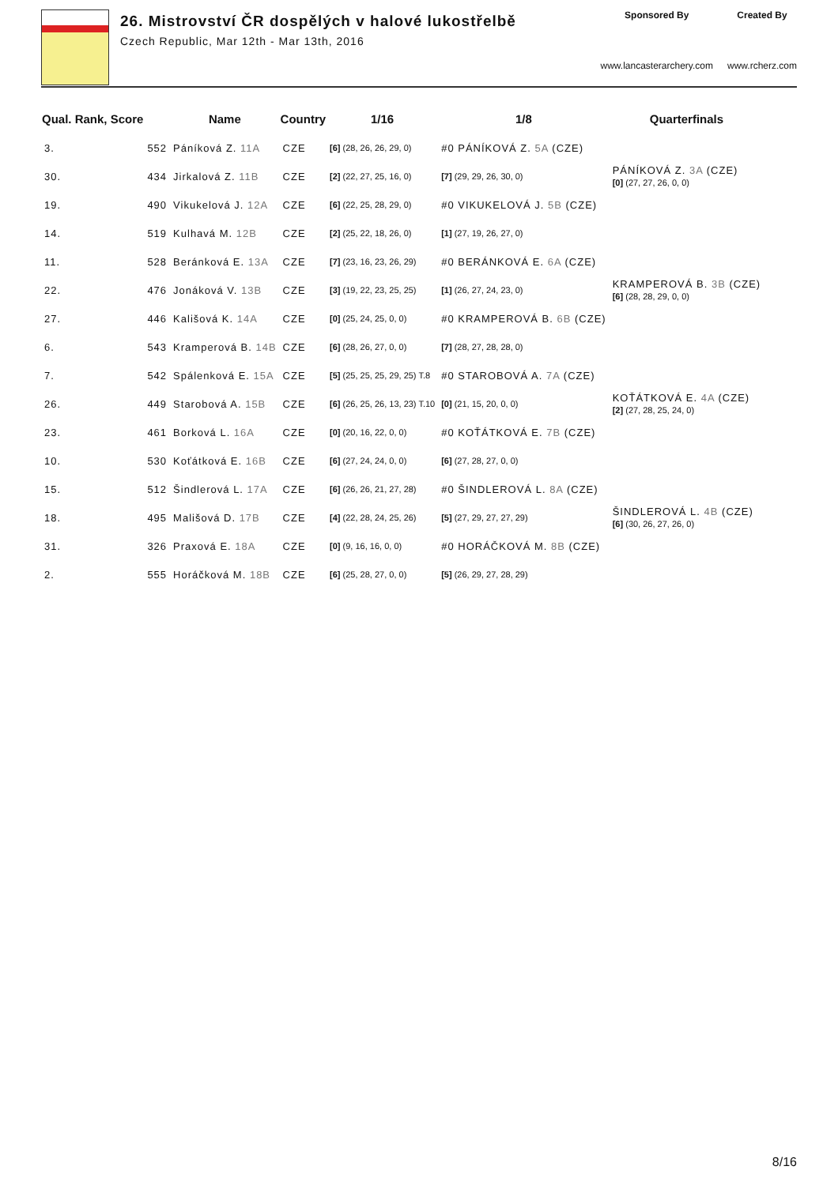26. Mistrovství ČR dospělých v halové lukostřelbě
Czech Republic, Mar 12th - Mar 13th, 2016
Sponsored By
www.lancasterarchery.com
Created By
www.rcherz.com
| Qual. Rank, Score | | Name | Country | 1/16 | 1/8 | Quarterfinals |
| --- | --- | --- | --- | --- | --- | --- |
| 3. | 552 | Páníková Z. 11A | CZE | [6] (28, 26, 26, 29, 0) | #0 PÁNÍKOVÁ Z. 5A (CZE) | |
| 30. | 434 | Jirkalová Z. 11B | CZE | [2] (22, 27, 25, 16, 0) | [7] (29, 29, 26, 30, 0) | PÁNÍKOVÁ Z. 3A (CZE) [0] (27, 27, 26, 0, 0) |
| 19. | 490 | Vikukelová J. 12A | CZE | [6] (22, 25, 28, 29, 0) | #0 VIKUKELOVÁ J. 5B (CZE) | |
| 14. | 519 | Kulhavá M. 12B | CZE | [2] (25, 22, 18, 26, 0) | [1] (27, 19, 26, 27, 0) | |
| 11. | 528 | Beránková E. 13A | CZE | [7] (23, 16, 23, 26, 29) | #0 BERÁNKOVÁ E. 6A (CZE) | |
| 22. | 476 | Jonáková V. 13B | CZE | [3] (19, 22, 23, 25, 25) | [1] (26, 27, 24, 23, 0) | KRAMPEROVÁ B. 3B (CZE) [6] (28, 28, 29, 0, 0) |
| 27. | 446 | Kališová K. 14A | CZE | [0] (25, 24, 25, 0, 0) | #0 KRAMPEROVÁ B. 6B (CZE) | |
| 6. | 543 | Kramperová B. 14B | CZE | [6] (28, 26, 27, 0, 0) | [7] (28, 27, 28, 28, 0) | |
| 7. | 542 | Spálenková E. 15A | CZE | [5] (25, 25, 25, 29, 25) T.8 | #0 STAROBOVÁ A. 7A (CZE) | |
| 26. | 449 | Starobová A. 15B | CZE | [6] (26, 25, 26, 13, 23) T.10 | [0] (21, 15, 20, 0, 0) | KOŤÁTKOVÁ E. 4A (CZE) [2] (27, 28, 25, 24, 0) |
| 23. | 461 | Borková L. 16A | CZE | [0] (20, 16, 22, 0, 0) | #0 KOŤÁTKOVÁ E. 7B (CZE) | |
| 10. | 530 | Koťátková E. 16B | CZE | [6] (27, 24, 24, 0, 0) | [6] (27, 28, 27, 0, 0) | |
| 15. | 512 | Šindlerová L. 17A | CZE | [6] (26, 26, 21, 27, 28) | #0 ŠINDLEROVÁ L. 8A (CZE) | |
| 18. | 495 | Mališová D. 17B | CZE | [4] (22, 28, 24, 25, 26) | [5] (27, 29, 27, 27, 29) | ŠINDLEROVÁ L. 4B (CZE) [6] (30, 26, 27, 26, 0) |
| 31. | 326 | Praxová E. 18A | CZE | [0] (9, 16, 16, 0, 0) | #0 HORÁČKOVÁ M. 8B (CZE) | |
| 2. | 555 | Horáčková M. 18B | CZE | [6] (25, 28, 27, 0, 0) | [5] (26, 29, 27, 28, 29) | |
8/16